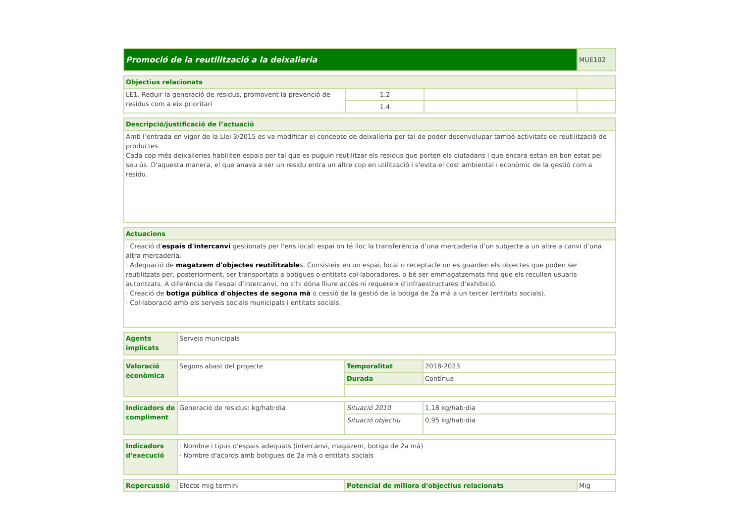| Promoció de la reutilització a la deixalleria | MUE102 |
| Objectius relacionats | | | |
| --- | --- | --- | --- |
| LE1. Reduir la generació de residus, promovent la prevenció de residus com a eix prioritari | 1.2 | | |
| | 1.4 | | |
| Descripció/justificació de l’actuació |
| --- |
| Amb l’entrada en vigor de la Llei 3/2015 es va modificar el concepte de deixalleria per tal de poder desenvolupar també activitats de reutilització de productes. Cada cop més deixalleries habiliten espais per tal que es puguin reutilitzar els residus que porten els ciutadans i que encara estan en bon estat pel seu ús. D'aquesta manera, el que anava a ser un residu entra un altre cop en utilització i s'evita el cost ambiental i econòmic de la gestió com a residu. |
| Actuacions |
| --- |
| · Creació d' espais d'intercanvi gestionats per l'ens local: espai on té lloc la transferència d’una mercaderia d’un subjecte a un altre a canvi d’una altra mercaderia. · Adequació de magatzem d'objectes reutilitzable s. Consisteix en un espai, local o receptacle on es guarden els objectes que poden ser reutilitzats per, posteriorment, ser transportats a botigues o entitats col·laboradores, o bé ser emmagatzemats fins que els recullen usuaris autoritzats. A diferència de l’espai d’intercanvi, no s’hi dóna lliure accés ni requereix d’infraestructures d’exhibició. · Creació de botiga pública d'objectes de segona mà o cessió de la gestió de la botiga de 2a mà a un tercer (entitats socials). · Col·laboració amb els serveis socials municipals i entitats socials. |
| Agents implicats | Serveis municipals |
| Valoració econòmica | Segons abast del projecte | Temporalitat | 2018-2023 |
| | | Durada | Contínua |
| Indicadors de compliment | Generació de residus: kg/hab·dia | Situació 2010 | 1,18 kg/hab·dia |
| | | Situació objectiu | 0,95 kg/hab·dia |
| Indicadors d'execució | · Nombre i tipus d'espais adequats (intercanvi, magazem, botiga de 2a mà) · Nombre d'acords amb botigues de 2a mà o entitats socials |
| Repercussió | Efecte mig termini | Potencial de millora d'objectius relacionats | Mig |